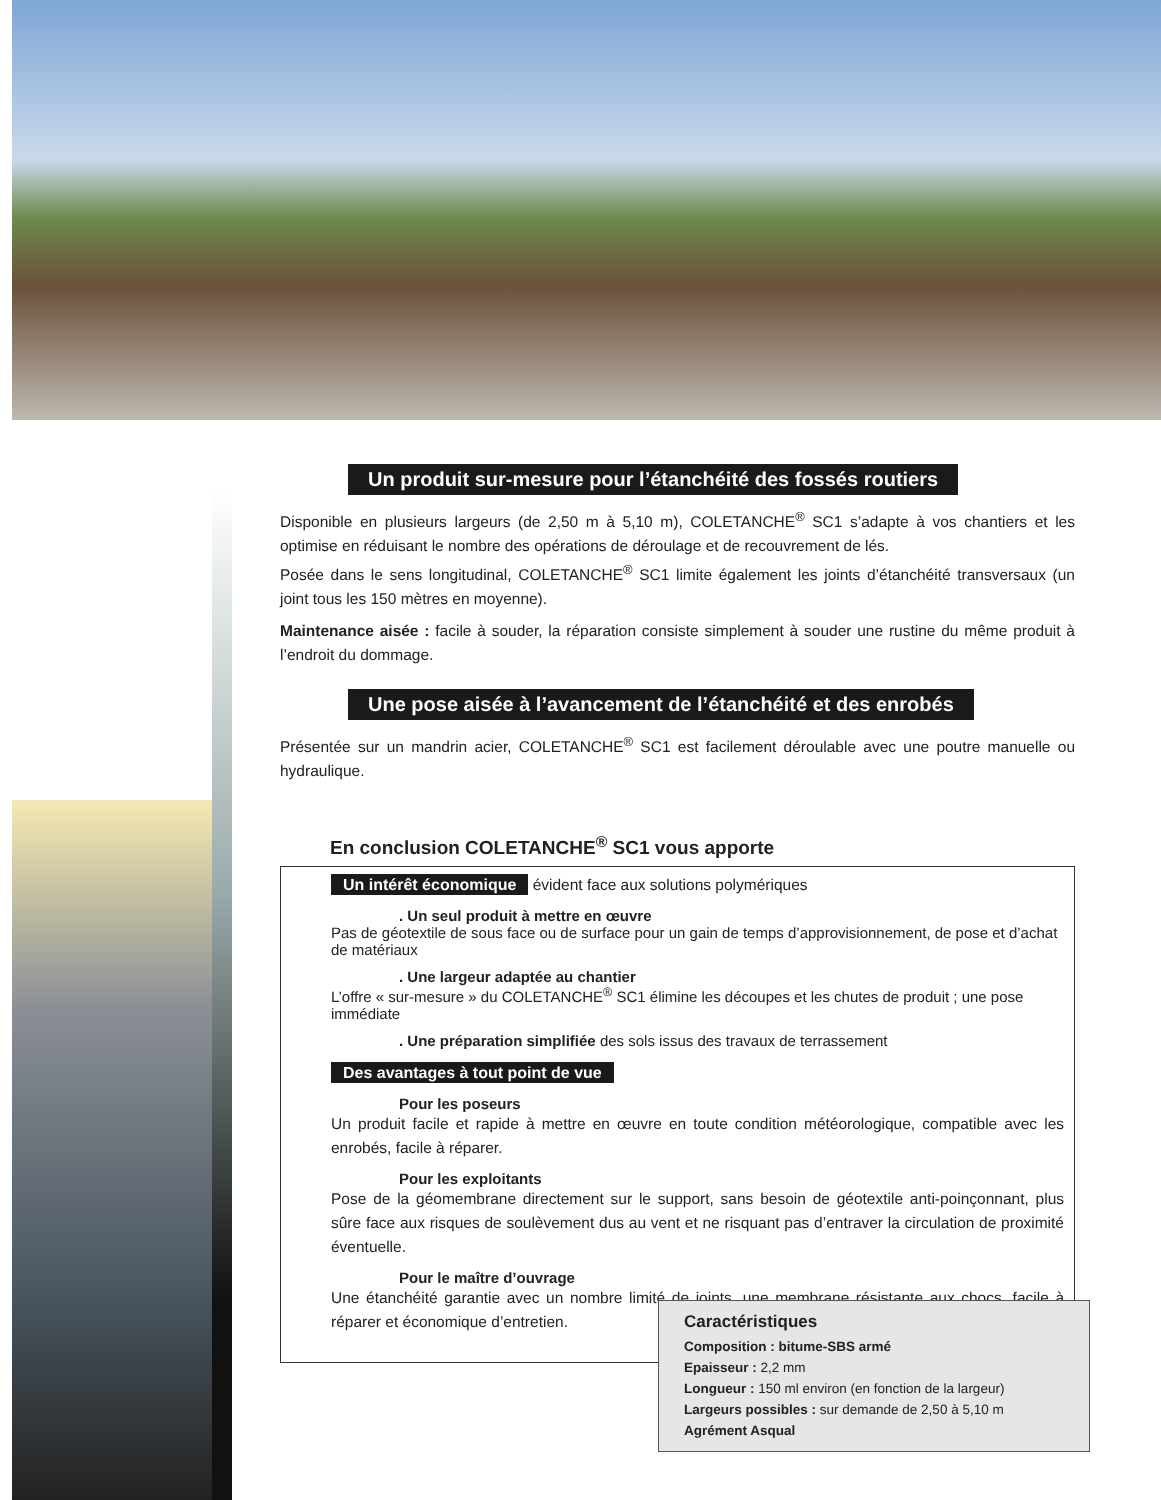Un produit sur-mesure pour l’étanchéité des fossés routiers
Disponible en plusieurs largeurs (de 2,50 m à 5,10 m), COLETANCHE<sup>®</sup> SC1 s’adapte à vos chantiers et les optimise en réduisant le nombre des opérations de déroulage et de recouvrement de lés.
Posée dans le sens longitudinal, COLETANCHE<sup>®</sup> SC1 limite également les joints d’étanchéité transversaux (un joint tous les 150 mètres en moyenne).
Maintenance aisée : facile à souder, la réparation consiste simplement à souder une rustine du même produit à l’endroit du dommage.
Une pose aisée à l’avancement de l’étanchéité et des enrobés
Présentée sur un mandrin acier, COLETANCHE<sup>®</sup> SC1 est facilement déroulable avec une poutre manuelle ou hydraulique.
En conclusion COLETANCHE<sup>®</sup> SC1 vous apporte
Un intérêt économique évident face aux solutions polymériques
. Un seul produit à mettre en œuvre
Pas de géotextile de sous face ou de surface pour un gain de temps d’approvisionnement, de pose et d’achat de matériaux
. Une largeur adaptée au chantier
L’offre « sur-mesure » du COLETANCHE<sup>®</sup> SC1 élimine les découpes et les chutes de produit ; une pose immédiate
. Une préparation simplifiée des sols issus des travaux de terrassement
Des avantages à tout point de vue
Pour les poseurs
Un produit facile et rapide à mettre en œuvre en toute condition météorologique, compatible avec les enrobés, facile à réparer.
Pour les exploitants
Pose de la géomembrane directement sur le support, sans besoin de géotextile anti-poinçonnant, plus sûre face aux risques de soulèvement dus au vent et ne risquant pas d’entraver la circulation de proximité éventuelle.
Pour le maître d’ouvrage
Une étanchéité garantie avec un nombre limité de joints, une membrane résistante aux chocs, facile à réparer et économique d’entretien.
Caractéristiques
Composition : bitume-SBS armé
Epaisseur : 2,2 mm
Longueur : 150 ml environ (en fonction de la largeur)
Largeurs possibles : sur demande de 2,50 à 5,10 m
Agrément Asqual